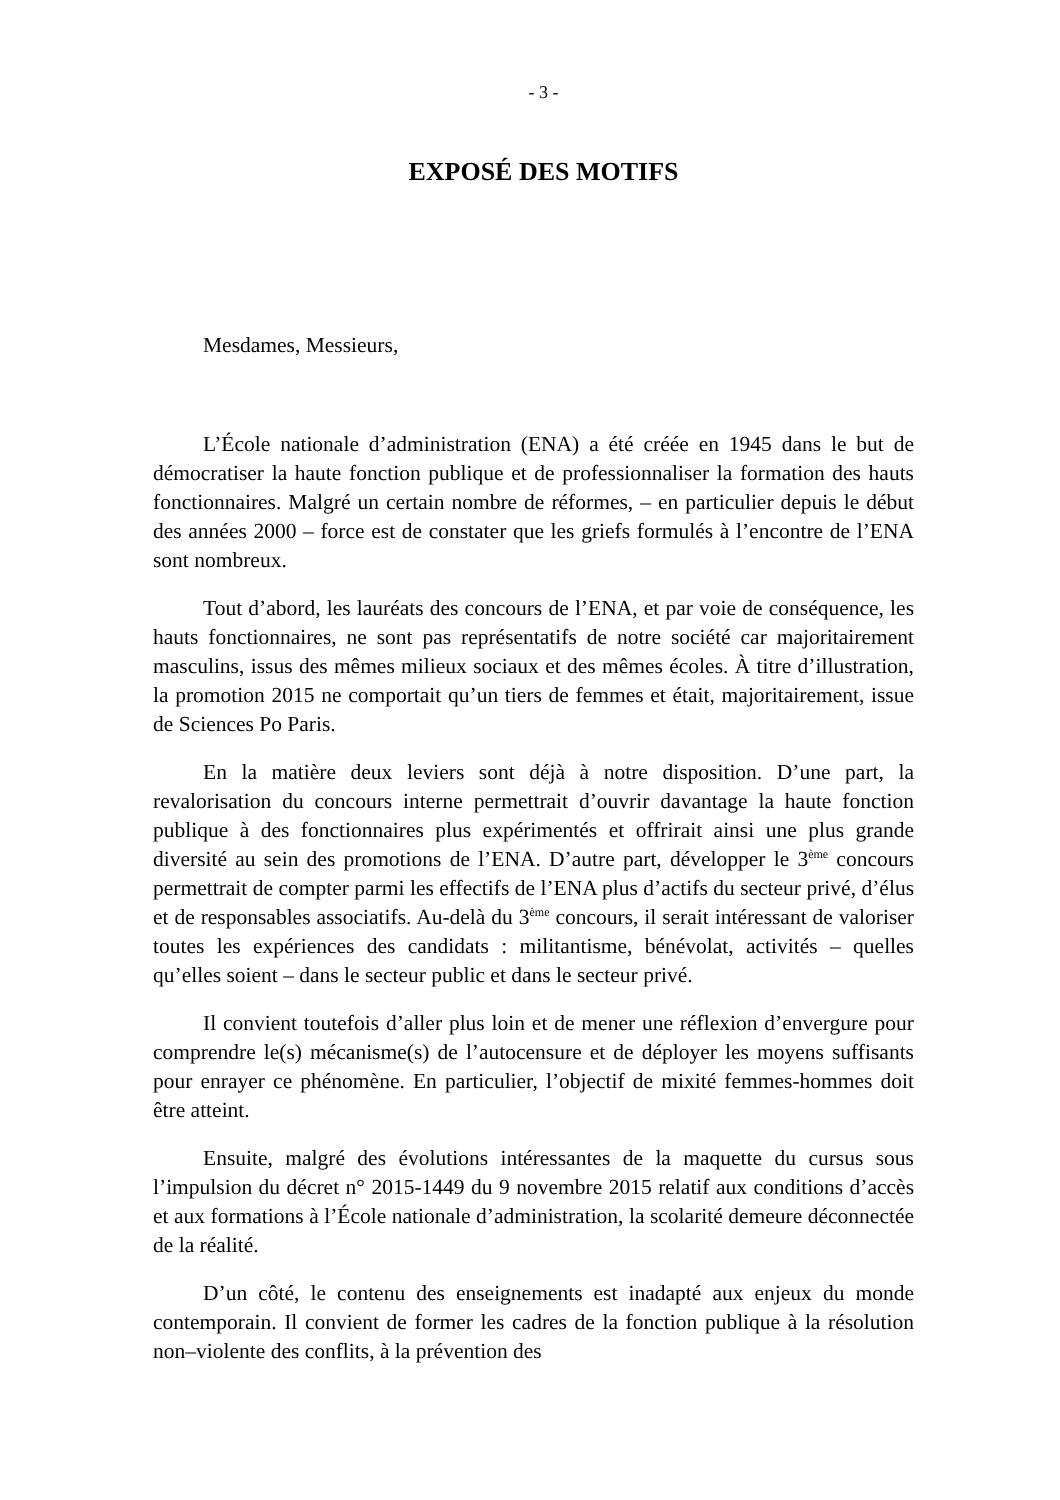- 3 -
EXPOSÉ DES MOTIFS
Mesdames, Messieurs,
L’École nationale d’administration (ENA) a été créée en 1945 dans le but de démocratiser la haute fonction publique et de professionnaliser la formation des hauts fonctionnaires. Malgré un certain nombre de réformes, – en particulier depuis le début des années 2000 – force est de constater que les griefs formulés à l’encontre de l’ENA sont nombreux.
Tout d’abord, les lauréats des concours de l’ENA, et par voie de conséquence, les hauts fonctionnaires, ne sont pas représentatifs de notre société car majoritairement masculins, issus des mêmes milieux sociaux et des mêmes écoles. À titre d’illustration, la promotion 2015 ne comportait qu’un tiers de femmes et était, majoritairement, issue de Sciences Po Paris.
En la matière deux leviers sont déjà à notre disposition. D’une part, la revalorisation du concours interne permettrait d’ouvrir davantage la haute fonction publique à des fonctionnaires plus expérimentés et offrirait ainsi une plus grande diversité au sein des promotions de l’ENA. D’autre part, développer le 3<sup>ème</sup> concours permettrait de compter parmi les effectifs de l’ENA plus d’actifs du secteur privé, d’élus et de responsables associatifs. Au-delà du 3<sup>ème</sup> concours, il serait intéressant de valoriser toutes les expériences des candidats : militantisme, bénévolat, activités – quelles qu’elles soient – dans le secteur public et dans le secteur privé.
Il convient toutefois d’aller plus loin et de mener une réflexion d’envergure pour comprendre le(s) mécanisme(s) de l’autocensure et de déployer les moyens suffisants pour enrayer ce phénomène. En particulier, l’objectif de mixité femmes-hommes doit être atteint.
Ensuite, malgré des évolutions intéressantes de la maquette du cursus sous l’impulsion du décret n° 2015-1449 du 9 novembre 2015 relatif aux conditions d’accès et aux formations à l’École nationale d’administration, la scolarité demeure déconnectée de la réalité.
D’un côté, le contenu des enseignements est inadapté aux enjeux du monde contemporain. Il convient de former les cadres de la fonction publique à la résolution non–violente des conflits, à la prévention des